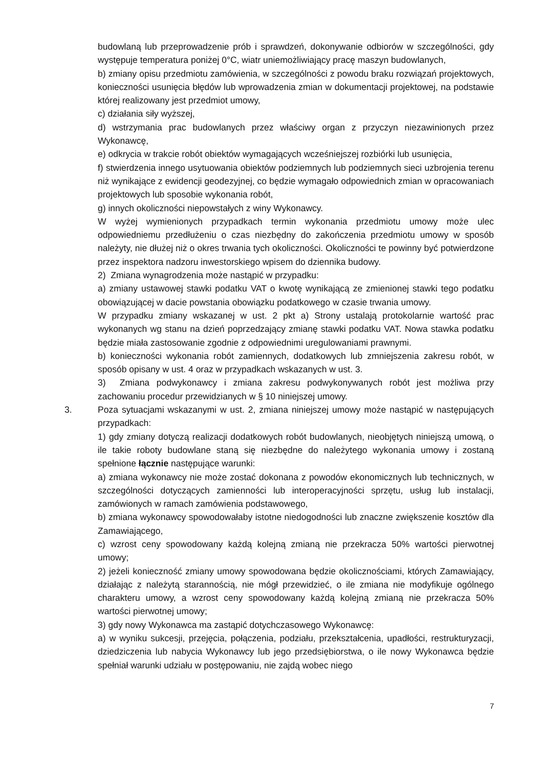budowlaną lub przeprowadzenie prób i sprawdzeń, dokonywanie odbiorów w szczególności, gdy występuje temperatura poniżej 0°C, wiatr uniemożliwiający pracę maszyn budowlanych,
b) zmiany opisu przedmiotu zamówienia, w szczególności z powodu braku rozwiązań projektowych, konieczności usunięcia błędów lub wprowadzenia zmian w dokumentacji projektowej, na podstawie której realizowany jest przedmiot umowy,
c) działania siły wyższej,
d) wstrzymania prac budowlanych przez właściwy organ z przyczyn niezawinionych przez Wykonawcę,
e) odkrycia w trakcie robót obiektów wymagających wcześniejszej rozbiórki lub usunięcia,
f) stwierdzenia innego usytuowania obiektów podziemnych lub podziemnych sieci uzbrojenia terenu niż wynikające z ewidencji geodezyjnej, co będzie wymagało odpowiednich zmian w opracowaniach projektowych lub sposobie wykonania robót,
g) innych okoliczności niepowstałych z winy Wykonawcy.
W wyżej wymienionych przypadkach termin wykonania przedmiotu umowy może ulec odpowiedniemu przedłużeniu o czas niezbędny do zakończenia przedmiotu umowy w sposób należyty, nie dłużej niż o okres trwania tych okoliczności. Okoliczności te powinny być potwierdzone przez inspektora nadzoru inwestorskiego wpisem do dziennika budowy.
2) Zmiana wynagrodzenia może nastąpić w przypadku:
a) zmiany ustawowej stawki podatku VAT o kwotę wynikającą ze zmienionej stawki tego podatku obowiązującej w dacie powstania obowiązku podatkowego w czasie trwania umowy.
W przypadku zmiany wskazanej w ust. 2 pkt a) Strony ustalają protokolarnie wartość prac wykonanych wg stanu na dzień poprzedzający zmianę stawki podatku VAT. Nowa stawka podatku będzie miała zastosowanie zgodnie z odpowiednimi uregulowaniami prawnymi.
b) konieczności wykonania robót zamiennych, dodatkowych lub zmniejszenia zakresu robót, w sposób opisany w ust. 4 oraz w przypadkach wskazanych w ust. 3.
3) Zmiana podwykonawcy i zmiana zakresu podwykonywanych robót jest możliwa przy zachowaniu procedur przewidzianych w § 10 niniejszej umowy.
3. Poza sytuacjami wskazanymi w ust. 2, zmiana niniejszej umowy może nastąpić w następujących przypadkach:
1) gdy zmiany dotyczą realizacji dodatkowych robót budowlanych, nieobjętych niniejszą umową, o ile takie roboty budowlane staną się niezbędne do należytego wykonania umowy i zostaną spełnione łącznie następujące warunki:
a) zmiana wykonawcy nie może zostać dokonana z powodów ekonomicznych lub technicznych, w szczególności dotyczących zamienności lub interoperacyjności sprzętu, usług lub instalacji, zamówionych w ramach zamówienia podstawowego,
b) zmiana wykonawcy spowodowałaby istotne niedogodności lub znaczne zwiększenie kosztów dla Zamawiającego,
c) wzrost ceny spowodowany każdą kolejną zmianą nie przekracza 50% wartości pierwotnej umowy;
2) jeżeli konieczność zmiany umowy spowodowana będzie okolicznościami, których Zamawiający, działając z należytą starannością, nie mógł przewidzieć, o ile zmiana nie modyfikuje ogólnego charakteru umowy, a wzrost ceny spowodowany każdą kolejną zmianą nie przekracza 50% wartości pierwotnej umowy;
3) gdy nowy Wykonawca ma zastąpić dotychczasowego Wykonawcę:
a) w wyniku sukcesji, przejęcia, połączenia, podziału, przekształcenia, upadłości, restrukturyzacji, dziedziczenia lub nabycia Wykonawcy lub jego przedsiębiorstwa, o ile nowy Wykonawca będzie spełniał warunki udziału w postępowaniu, nie zajdą wobec niego
7